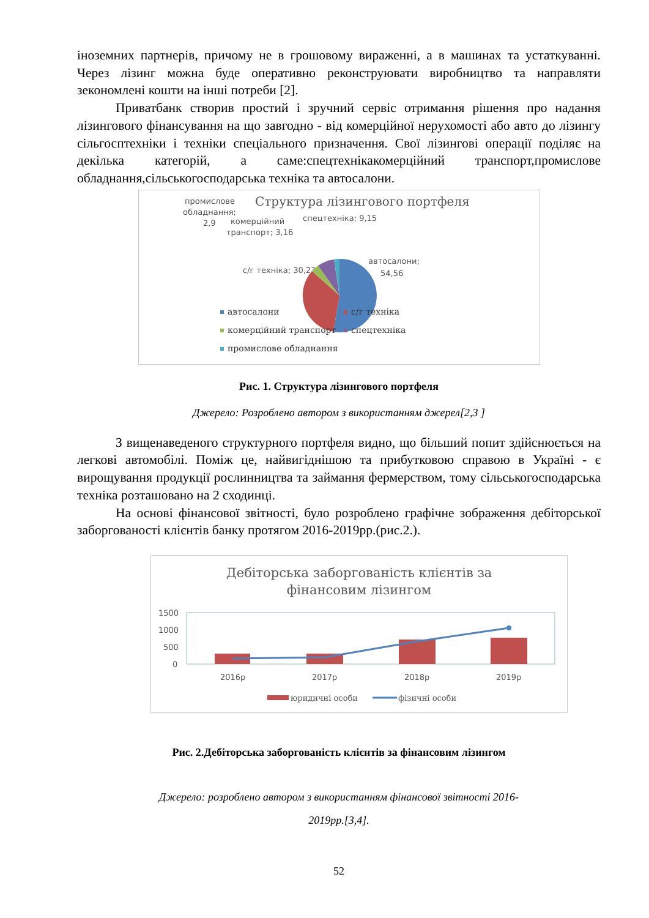іноземних партнерів, причому не в грошовому вираженні, а в машинах та устаткуванні. Через лізинг можна буде оперативно реконструювати виробництво та направляти зекономлені кошти на інші потреби [2].
Приватбанк створив простий і зручний сервіс отримання рішення про надання лізингового фінансування на що завгодно - від комерційної нерухомості або авто до лізингу сільгосптехніки і техніки спеціального призначення. Свої лізингові операції поділяє на декілька категорій, а саме:спецтехнікакомерційний транспорт,промислове обладнання,сільськогосподарська техніка та автосалони.
Структура лізингового портфеля
промислове
обладнання;
2,9
комерційний
транспорт; 3,16
спецтехніка; 9,15
автосалони;
54,56
с/г техніка; 30,23
автосалони
с/г техніка
комерційний транспорт
спецтехніка
промислове обладнання
Рис. 1. Структура лізингового портфеля
Джерело: Розроблено автором з використанням джерел[2,3 ]
З вищенаведеного структурного портфеля видно, що більший попит здійснюється на легкові автомобілі. Поміж це, найвигіднішою та прибутковою справою в Україні - є вирощування продукції рослинництва та займання фермерством, тому сільськогосподарська техніка розташовано на 2 сходинці.
На основі фінансової звітності, було розроблено графічне зображення дебіторської заборгованості клієнтів банку протягом 2016-2019рр.(рис.2.).
Дебіторська заборгованість клієнтів за
фінансовим лізингом
1500
1000
500
0
2016р
2017р
2018р
2019р
юридичні особи
фізичні особи
Рис. 2.Дебіторська заборгованість клієнтів за фінансовим лізингом
Джерело: розроблено автором з використанням фінансової звітності 2016-
2019рр.[3,4].
52